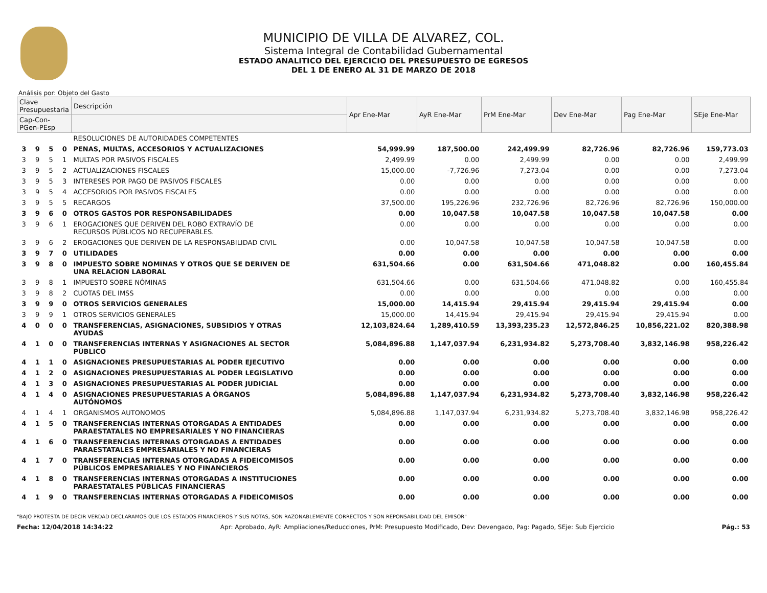MUNICIPIO DE VILLA DE ALVAREZ, COL.
Sistema Integral de Contabilidad Gubernamental
ESTADO ANALITICO DEL EJERCICIO DEL PRESUPUESTO DE EGRESOS
DEL 1 DE ENERO AL 31 DE MARZO DE 2018
Análisis por: Objeto del Gasto
| Clave Presupuestaria | | | | Descripción | Apr Ene-Mar | AyR Ene-Mar | PrM Ene-Mar | Dev Ene-Mar | Pag Ene-Mar | SEje Ene-Mar |
| --- | --- | --- | --- | --- | --- | --- | --- | --- | --- | --- |
| Cap-Con-PGen-PEsp | | | | | | | | | | |
| | | | | RESOLUCIONES DE AUTORIDADES COMPETENTES | | | | | | |
| 3 | 9 | 5 | 0 | PENAS, MULTAS, ACCESORIOS Y ACTUALIZACIONES | 54,999.99 | 187,500.00 | 242,499.99 | 82,726.96 | 82,726.96 | 159,773.03 |
| 3 | 9 | 5 | 1 | MULTAS POR PASIVOS FISCALES | 2,499.99 | 0.00 | 2,499.99 | 0.00 | 0.00 | 2,499.99 |
| 3 | 9 | 5 | 2 | ACTUALIZACIONES FISCALES | 15,000.00 | -7,726.96 | 7,273.04 | 0.00 | 0.00 | 7,273.04 |
| 3 | 9 | 5 | 3 | INTERESES POR PAGO DE PASIVOS FISCALES | 0.00 | 0.00 | 0.00 | 0.00 | 0.00 | 0.00 |
| 3 | 9 | 5 | 4 | ACCESORIOS POR PASIVOS FISCALES | 0.00 | 0.00 | 0.00 | 0.00 | 0.00 | 0.00 |
| 3 | 9 | 5 | 5 | RECARGOS | 37,500.00 | 195,226.96 | 232,726.96 | 82,726.96 | 82,726.96 | 150,000.00 |
| 3 | 9 | 6 | 0 | OTROS GASTOS POR RESPONSABILIDADES | 0.00 | 10,047.58 | 10,047.58 | 10,047.58 | 10,047.58 | 0.00 |
| 3 | 9 | 6 | 1 | EROGACIONES QUE DERIVEN DEL ROBO EXTRAVÍO DE RECURSOS PÚBLICOS NO RECUPERABLES. | 0.00 | 0.00 | 0.00 | 0.00 | 0.00 | 0.00 |
| 3 | 9 | 6 | 2 | EROGACIONES QUE DERIVEN DE LA RESPONSABILIDAD CIVIL | 0.00 | 10,047.58 | 10,047.58 | 10,047.58 | 10,047.58 | 0.00 |
| 3 | 9 | 7 | 0 | UTILIDADES | 0.00 | 0.00 | 0.00 | 0.00 | 0.00 | 0.00 |
| 3 | 9 | 8 | 0 | IMPUESTO SOBRE NOMINAS Y OTROS QUE SE DERIVEN DE UNA RELACION LABORAL | 631,504.66 | 0.00 | 631,504.66 | 471,048.82 | 0.00 | 160,455.84 |
| 3 | 9 | 8 | 1 | IMPUESTO SOBRE NÓMINAS | 631,504.66 | 0.00 | 631,504.66 | 471,048.82 | 0.00 | 160,455.84 |
| 3 | 9 | 8 | 2 | CUOTAS DEL IMSS | 0.00 | 0.00 | 0.00 | 0.00 | 0.00 | 0.00 |
| 3 | 9 | 9 | 0 | OTROS SERVICIOS GENERALES | 15,000.00 | 14,415.94 | 29,415.94 | 29,415.94 | 29,415.94 | 0.00 |
| 3 | 9 | 9 | 1 | OTROS SERVICIOS GENERALES | 15,000.00 | 14,415.94 | 29,415.94 | 29,415.94 | 29,415.94 | 0.00 |
| 4 | 0 | 0 | 0 | TRANSFERENCIAS, ASIGNACIONES, SUBSIDIOS Y OTRAS AYUDAS | 12,103,824.64 | 1,289,410.59 | 13,393,235.23 | 12,572,846.25 | 10,856,221.02 | 820,388.98 |
| 4 | 1 | 0 | 0 | TRANSFERENCIAS INTERNAS Y ASIGNACIONES AL SECTOR PÚBLICO | 5,084,896.88 | 1,147,037.94 | 6,231,934.82 | 5,273,708.40 | 3,832,146.98 | 958,226.42 |
| 4 | 1 | 1 | 0 | ASIGNACIONES PRESUPUESTARIAS AL PODER EJECUTIVO | 0.00 | 0.00 | 0.00 | 0.00 | 0.00 | 0.00 |
| 4 | 1 | 2 | 0 | ASIGNACIONES PRESUPUESTARIAS AL PODER LEGISLATIVO | 0.00 | 0.00 | 0.00 | 0.00 | 0.00 | 0.00 |
| 4 | 1 | 3 | 0 | ASIGNACIONES PRESUPUESTARIAS AL PODER JUDICIAL | 0.00 | 0.00 | 0.00 | 0.00 | 0.00 | 0.00 |
| 4 | 1 | 4 | 0 | ASIGNACIONES PRESUPUESTARIAS A ÓRGANOS AUTÓNOMOS | 5,084,896.88 | 1,147,037.94 | 6,231,934.82 | 5,273,708.40 | 3,832,146.98 | 958,226.42 |
| 4 | 1 | 4 | 1 | ORGANISMOS AUTONOMOS | 5,084,896.88 | 1,147,037.94 | 6,231,934.82 | 5,273,708.40 | 3,832,146.98 | 958,226.42 |
| 4 | 1 | 5 | 0 | TRANSFERENCIAS INTERNAS OTORGADAS A ENTIDADES PARAESTATALES NO EMPRESARIALES Y NO FINANCIERAS | 0.00 | 0.00 | 0.00 | 0.00 | 0.00 | 0.00 |
| 4 | 1 | 6 | 0 | TRANSFERENCIAS INTERNAS OTORGADAS A ENTIDADES PARAESTATALES EMPRESARIALES Y NO FINANCIERAS | 0.00 | 0.00 | 0.00 | 0.00 | 0.00 | 0.00 |
| 4 | 1 | 7 | 0 | TRANSFERENCIAS INTERNAS OTORGADAS A FIDEICOMISOS PÚBLICOS EMPRESARIALES Y NO FINANCIEROS | 0.00 | 0.00 | 0.00 | 0.00 | 0.00 | 0.00 |
| 4 | 1 | 8 | 0 | TRANSFERENCIAS INTERNAS OTORGADAS A INSTITUCIONES PARAESTATALES PÚBLICAS FINANCIERAS | 0.00 | 0.00 | 0.00 | 0.00 | 0.00 | 0.00 |
| 4 | 1 | 9 | 0 | TRANSFERENCIAS INTERNAS OTORGADAS A FIDEICOMISOS | 0.00 | 0.00 | 0.00 | 0.00 | 0.00 | 0.00 |
"BAJO PROTESTA DE DECIR VERDAD DECLARAMOS QUE LOS ESTADOS FINANCIEROS Y SUS NOTAS, SON RAZONABLEMENTE CORRECTOS Y SON REPONSABILIDAD DEL EMISOR"
Fecha: 12/04/2018 14:34:22 Apr: Aprobado, AyR: Ampliaciones/Reducciones, PrM: Presupuesto Modificado, Dev: Devengado, Pag: Pagado, SEje: Sub Ejercicio Pág.: 53